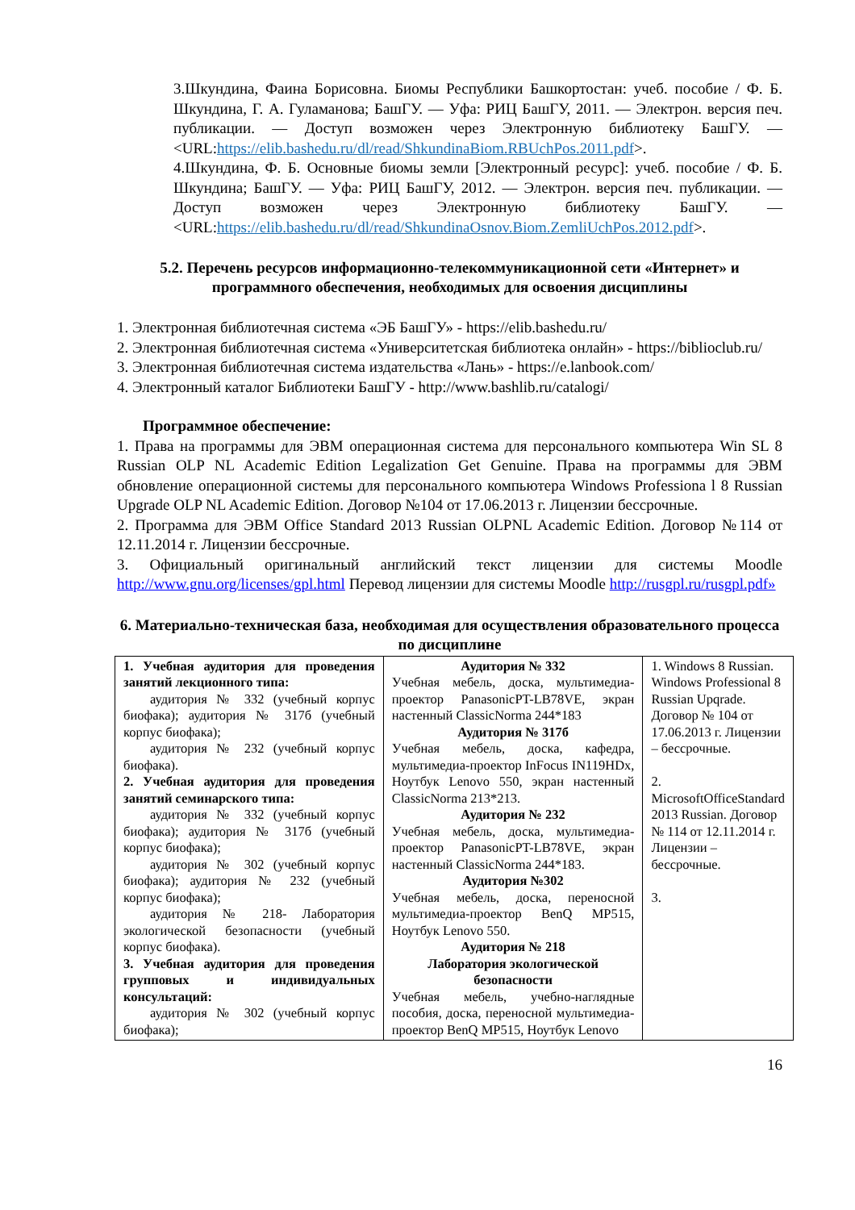3.Шкундина, Фаина Борисовна. Биомы Республики Башкортостан: учеб. пособие / Ф. Б. Шкундина, Г. А. Гуламанова; БашГУ. — Уфа: РИЦ БашГУ, 2011. — Электрон. версия печ. публикации. — Доступ возможен через Электронную библиотеку БашГУ. — <URL:https://elib.bashedu.ru/dl/read/ShkundinaBiom.RBUchPos.2011.pdf>.
4.Шкундина, Ф. Б. Основные биомы земли [Электронный ресурс]: учеб. пособие / Ф. Б. Шкундина; БашГУ. — Уфа: РИЦ БашГУ, 2012. — Электрон. версия печ. публикации. — Доступ возможен через Электронную библиотеку БашГУ. — <URL:https://elib.bashedu.ru/dl/read/ShkundinaOsnov.Biom.ZemliUchPos.2012.pdf>.
5.2. Перечень ресурсов информационно-телекоммуникационной сети «Интернет» и программного обеспечения, необходимых для освоения дисциплины
1. Электронная библиотечная система «ЭБ БашГУ» - https://elib.bashedu.ru/
2. Электронная библиотечная система «Университетская библиотека онлайн» - https://biblioclub.ru/
3. Электронная библиотечная система издательства «Лань» - https://e.lanbook.com/
4. Электронный каталог Библиотеки БашГУ - http://www.bashlib.ru/catalogi/
Программное обеспечение:
1. Права на программы для ЭВМ операционная система для персонального компьютера Win SL 8 Russian OLP NL Academic Edition Legalization Get Genuine. Права на программы для ЭВМ обновление операционной системы для персонального компьютера Windows Professiona l 8 Russian Upgrade OLP NL Academic Edition. Договор №104 от 17.06.2013 г. Лицензии бессрочные.
2. Программа для ЭВМ Office Standard 2013 Russian OLPNL Academic Edition. Договор №114 от 12.11.2014 г. Лицензии бессрочные.
3. Официальный оригинальный английский текст лицензии для системы Moodle http://www.gnu.org/licenses/gpl.html Перевод лицензии для системы Moodle http://rusgpl.ru/rusgpl.pdf»
6. Материально-техническая база, необходимая для осуществления образовательного процесса по дисциплине
| 1. Учебная аудитория для проведения занятий лекционного типа: аудитория № 332 (учебный корпус биофака); аудитория № 317б (учебный корпус биофака); аудитория № 232 (учебный корпус биофака). 2. Учебная аудитория для проведения занятий семинарского типа: аудитория № 332 (учебный корпус биофака); аудитория № 317б (учебный корпус биофака); аудитория № 302 (учебный корпус биофака); аудитория № 232 (учебный корпус биофака); аудитория № 218- Лаборатория экологической безопасности (учебный корпус биофака). 3. Учебная аудитория для проведения групповых и индивидуальных консультаций: аудитория № 302 (учебный корпус биофака); | Аудитория № 332 Учебная мебель, доска, мультимедиа-проектор PanasonicPT-LB78VE, экран настенный ClassicNorma 244*183 Аудитория № 317б Учебная мебель, доска, кафедра, мультимедиа-проектор InFocus IN119HDx, Ноутбук Lenovo 550, экран настенный ClassicNorma 213*213. Аудитория № 232 Учебная мебель, доска, мультимедиа-проектор PanasonicPT-LB78VE, экран настенный ClassicNorma 244*183. Аудитория №302 Учебная мебель, доска, переносной мультимедиа-проектор BenQ MP515, Ноутбук Lenovo 550. Аудитория № 218 Лаборатория экологической безопасности Учебная мебель, учебно-наглядные пособия, доска, переносной мультимедиа-проектор BenQ MP515, Ноутбук Lenovo | 1. Windows 8 Russian. Windows Professional 8 Russian Upqrade. Договор № 104 от 17.06.2013 г. Лицензии – бессрочные. 2. MicrosoftOfficeStandard 2013 Russian. Договор № 114 от 12.11.2014 г. Лицензии – бессрочные. 3. |
16